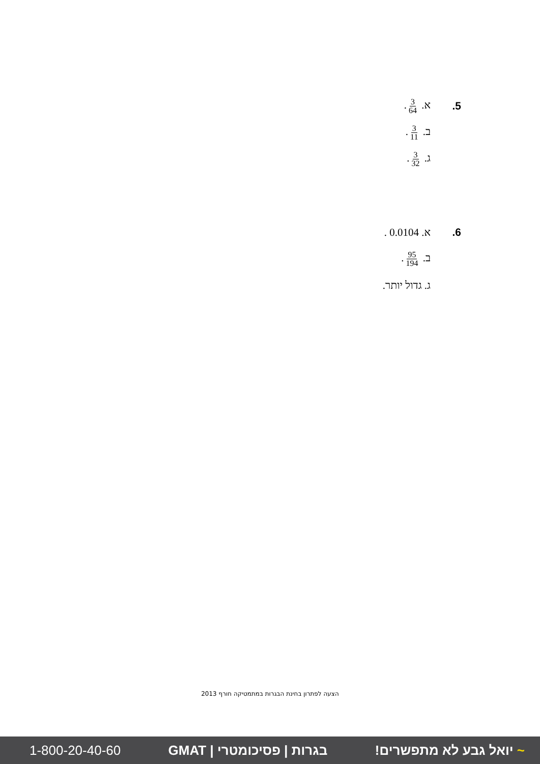5. א. 3 64.
ב. 3 11.
ג. 3 32.
6. א. 0.0104 .
ב. 95 194.
ג. גדול יותר.
הצעה לפתרון בחינת הבגרות במתמטיקה חורף 2013
1-800-20-40-60 בגרות | פסיכומטרי | GMAT ~ יואל גבע לא מתפשרים!